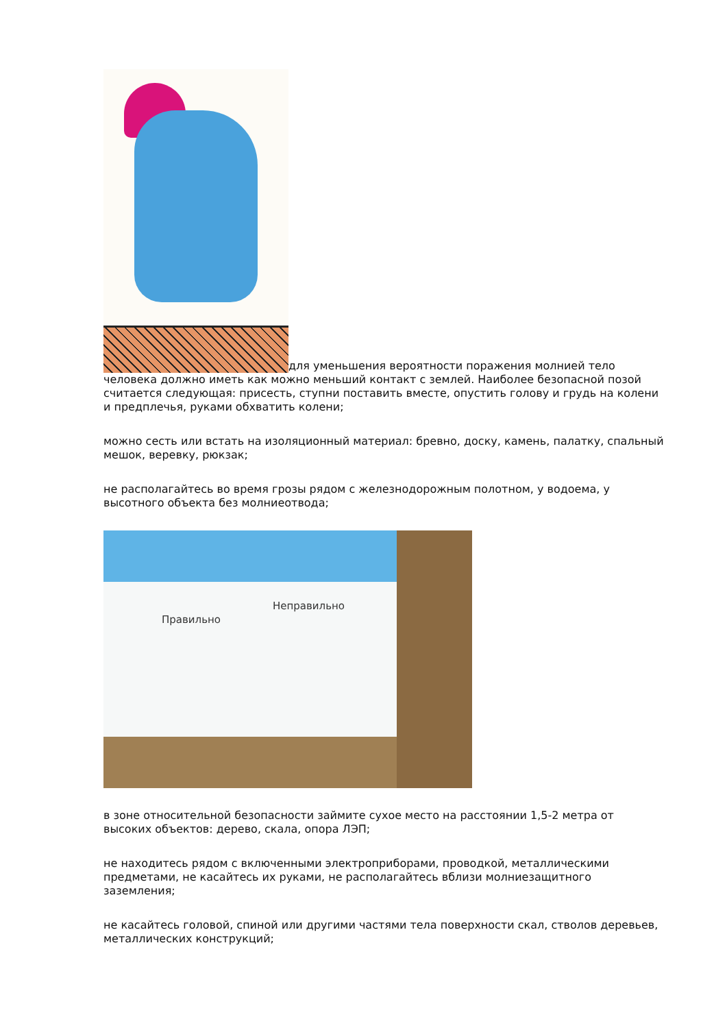для уменьшения вероятности поражения молнией тело человека должно иметь как можно меньший контакт с землей. Наиболее безопасной позой считается следующая: присесть, ступни поставить вместе, опустить голову и грудь на колени и предплечья, руками обхватить колени;
можно сесть или встать на изоляционный материал: бревно, доску, камень, палатку, спальный мешок, веревку, рюкзак;
не располагайтесь во время грозы рядом с железнодорожным полотном, у водоема, у высотного объекта без молниеотвода;
Правильно
Неправильно
в зоне относительной безопасности займите сухое место на расстоянии 1,5-2 метра от высоких объектов: дерево, скала, опора ЛЭП;
не находитесь рядом с включенными электроприборами, проводкой, металлическими предметами, не касайтесь их руками, не располагайтесь вблизи молниезащитного заземления;
не касайтесь головой, спиной или другими частями тела поверхности скал, стволов деревьев, металлических конструкций;